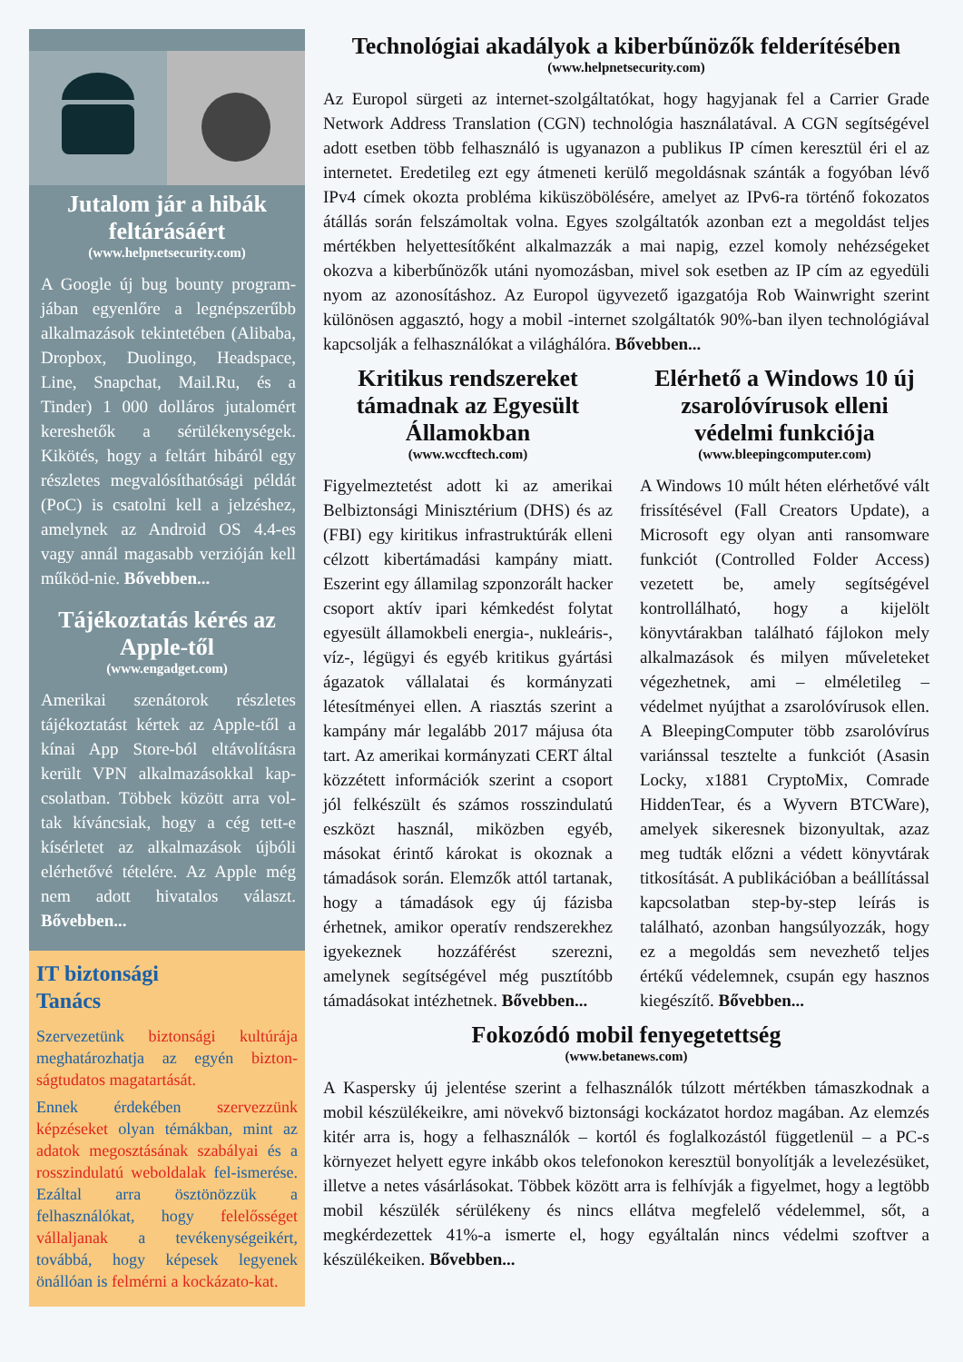Jutalom jár a hibák feltárásáért
(www.helpnetsecurity.com)
A Google új bug bounty program-jában egyenlőre a legnépszerűbb alkalmazások tekintetében (Alibaba, Dropbox, Duolingo, Headspace, Line, Snapchat, Mail.Ru, és a Tinder) 1 000 dolláros jutalomért kereshetők a sérülékenységek. Kikötés, hogy a feltárt hibáról egy részletes megvalósíthatósági példát (PoC) is csatolni kell a jelzéshez, amelynek az Android OS 4.4-es vagy annál magasabb verzióján kell működ-nie. Bővebben...
Tájékoztatás kérés az Apple-től
(www.engadget.com)
Amerikai szenátorok részletes tájékoztatást kértek az Apple-től a kínai App Store-ból eltávolításra került VPN alkalmazásokkal kap-csolatban. Többek között arra vol-tak kíváncsiak, hogy a cég tett-e kísérletet az alkalmazások újbóli elérhetővé tételére. Az Apple még nem adott hivatalos választ. Bővebben...
IT biztonsági
Tanács
Szervezetünk biztonsági kultúrája meghatározhatja az egyén bizton-ságtudatos magatartását.
Ennek érdekében szervezzünk képzéseket olyan témákban, mint az adatok megosztásának szabályai és a rosszindulatú weboldalak fel-ismerése. Ezáltal arra ösztönözzük a felhasználókat, hogy felelősséget vállaljanak a tevékenységeikért, továbbá, hogy képesek legyenek önállóan is felmérni a kockázato-kat.
Technológiai akadályok a kiberbűnözők felderítésében
(www.helpnetsecurity.com)
Az Europol sürgeti az internet-szolgáltatókat, hogy hagyjanak fel a Carrier Grade Network Address Translation (CGN) technológia használatával. A CGN segítségével adott esetben több felhasználó is ugyanazon a publikus IP címen keresztül éri el az internetet. Eredetileg ezt egy átmeneti kerülő megoldásnak szánták a fogyóban lévő IPv4 címek okozta probléma kiküszöbölésére, amelyet az IPv6-ra történő fokozatos átállás során felszámoltak volna. Egyes szolgáltatók azonban ezt a megoldást teljes mértékben helyettesítőként alkalmazzák a mai napig, ezzel komoly nehézségeket okozva a kiberbűnözők utáni nyomozásban, mivel sok esetben az IP cím az egyedüli nyom az azonosításhoz. Az Europol ügyvezető igazgatója Rob Wainwright szerint különösen aggasztó, hogy a mobil -internet szolgáltatók 90%-ban ilyen technológiával kapcsolják a felhasználókat a világhálóra. Bővebben...
Kritikus rendszereket támadnak az Egyesült Államokban
(www.wccftech.com)
Figyelmeztetést adott ki az amerikai Belbiztonsági Minisztérium (DHS) és az (FBI) egy kiritikus infrastruktúrák elleni célzott kibertámadási kampány miatt. Eszerint egy államilag szponzorált hacker csoport aktív ipari kémkedést folytat egyesült államokbeli energia-, nukleáris-, víz-, légügyi és egyéb kritikus gyártási ágazatok vállalatai és kormányzati létesítményei ellen. A riasztás szerint a kampány már legalább 2017 májusa óta tart. Az amerikai kormányzati CERT által közzétett információk szerint a csoport jól felkészült és számos rosszindulatú eszközt használ, miközben egyéb, másokat érintő károkat is okoznak a támadások során. Elemzők attól tartanak, hogy a támadások egy új fázisba érhetnek, amikor operatív rendszerekhez igyekeznek hozzáférést szerezni, amelynek segítségével még pusztítóbb támadásokat intézhetnek. Bővebben...
Elérhető a Windows 10 új zsarolóvírusok elleni védelmi funkciója
(www.bleepingcomputer.com)
A Windows 10 múlt héten elérhetővé vált frissítésével (Fall Creators Update), a Microsoft egy olyan anti ransomware funkciót (Controlled Folder Access) vezetett be, amely segítségével kontrollálható, hogy a kijelölt könyvtárakban található fájlokon mely alkalmazások és milyen műveleteket végezhetnek, ami – elméletileg – védelmet nyújthat a zsarolóvírusok ellen. A BleepingComputer több zsarolóvírus variánssal tesztelte a funkciót (Asasin Locky, x1881 CryptoMix, Comrade HiddenTear, és a Wyvern BTCWare), amelyek sikeresnek bizonyultak, azaz meg tudták előzni a védett könyvtárak titkosítását. A publikációban a beállítással kapcsolatban step-by-step leírás is található, azonban hangsúlyozzák, hogy ez a megoldás sem nevezhető teljes értékű védelemnek, csupán egy hasznos kiegészítő. Bővebben...
Fokozódó mobil fenyegetettség
(www.betanews.com)
A Kaspersky új jelentése szerint a felhasználók túlzott mértékben támaszkodnak a mobil készülékeikre, ami növekvő biztonsági kockázatot hordoz magában. Az elemzés kitér arra is, hogy a felhasználók – kortól és foglalkozástól függetlenül – a PC-s környezet helyett egyre inkább okos telefonokon keresztül bonyolítják a levelezésüket, illetve a netes vásárlásokat. Többek között arra is felhívják a figyelmet, hogy a legtöbb mobil készülék sérülékeny és nincs ellátva megfelelő védelemmel, sőt, a megkérdezettek 41%-a ismerte el, hogy egyáltalán nincs védelmi szoftver a készülékeiken. Bővebben...